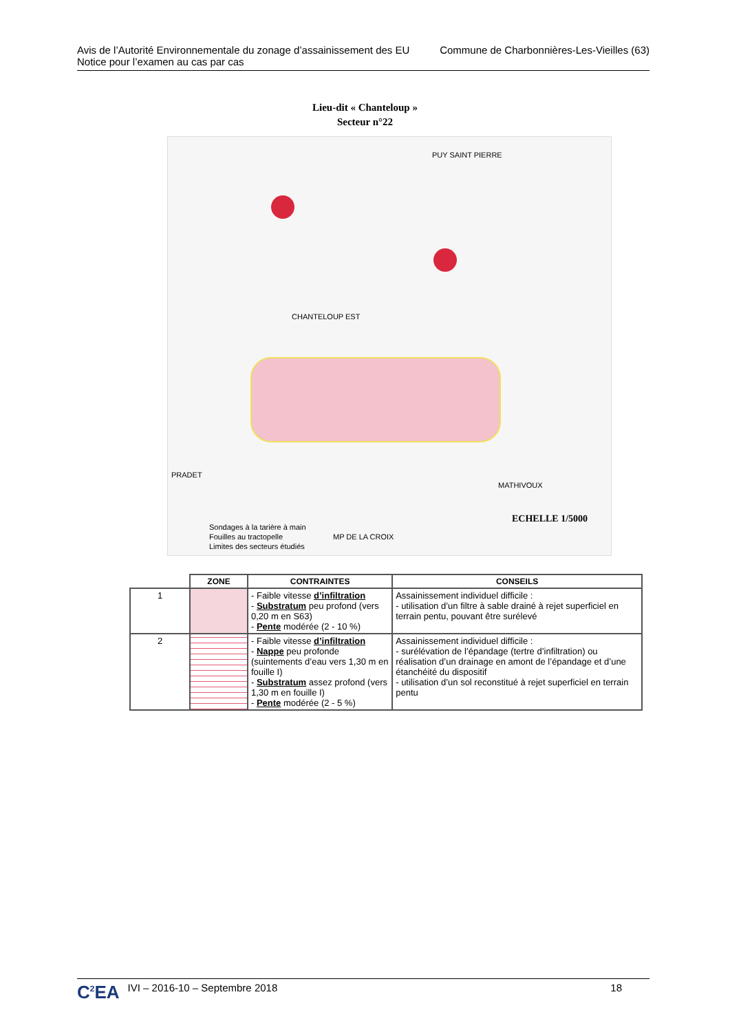Avis de l’Autorité Environnementale du zonage d’assainissement des EU
Notice pour l’examen au cas par cas
Commune de Charbonnières-Les-Vieilles (63)
Lieu-dit « Chanteloup »
Secteur n°22
PUY SAINT PIERRE
CHANTELOUP EST
MATHIVOUX
PRADET
MP DE LA CROIX
ECHELLE 1/5000
Sondages à la tarière à main
Fouilles au tractopelle
Limites des secteurs étudiés
| | ZONE | CONTRAINTES | CONSEILS |
| --- | --- | --- | --- |
| 1 | | - Faible vitesse d’infiltration - Substratum peu profond (vers 0,20 m en S63) - Pente modérée (2 - 10 %) | Assainissement individuel difficile : - utilisation d’un filtre à sable drainé à rejet superficiel en terrain pentu, pouvant être surélevé |
| 2 | | - Faible vitesse d’infiltration - Nappe peu profonde (suintements d’eau vers 1,30 m en fouille I) - Substratum assez profond (vers 1,30 m en fouille I) - Pente modérée (2 - 5 %) | Assainissement individuel difficile : - surélévation de l’épandage (tertre d’infiltration) ou réalisation d’un drainage en amont de l’épandage et d’une étanchéité du dispositif - utilisation d’un sol reconstitué à rejet superficiel en terrain pentu |
C<sup>2</sup>EA IVI – 2016-10 – Septembre 2018 18